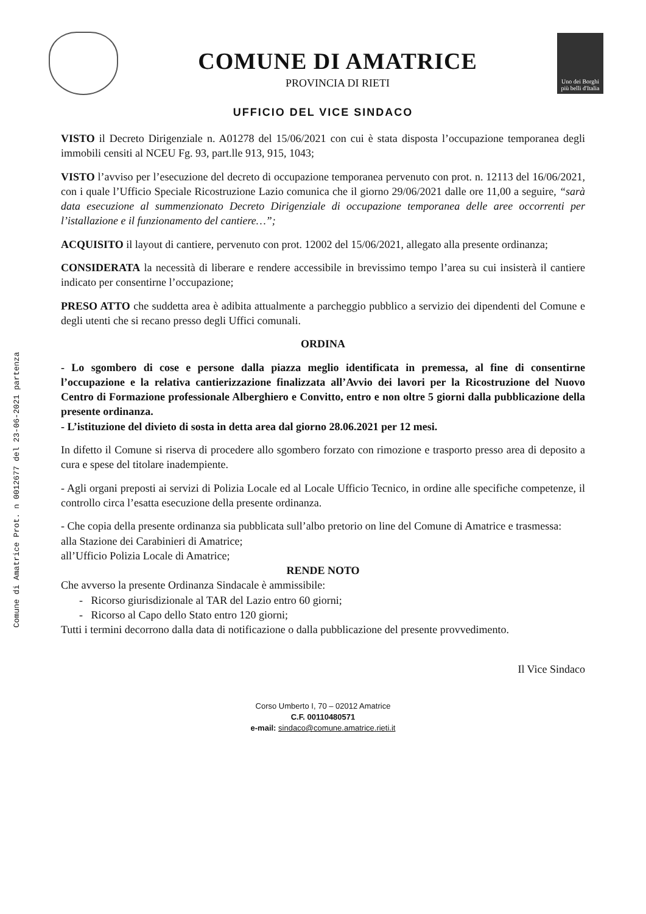Comune di Amatrice Prot. n 0012677 del 23-06-2021 partenza
COMUNE DI AMATRICE
PROVINCIA DI RIETI
Uno dei Borghi più belli d'Italia
UFFICIO DEL VICE SINDACO
VISTO il Decreto Dirigenziale n. A01278 del 15/06/2021 con cui è stata disposta l’occupazione temporanea degli immobili censiti al NCEU Fg. 93, part.lle 913, 915, 1043;
VISTO l’avviso per l’esecuzione del decreto di occupazione temporanea pervenuto con prot. n. 12113 del 16/06/2021, con i quale l’Ufficio Speciale Ricostruzione Lazio comunica che il giorno 29/06/2021 dalle ore 11,00 a seguire, “sarà data esecuzione al summenzionato Decreto Dirigenziale di occupazione temporanea delle aree occorrenti per l’istallazione e il funzionamento del cantiere…”;
ACQUISITO il layout di cantiere, pervenuto con prot. 12002 del 15/06/2021, allegato alla presente ordinanza;
CONSIDERATA la necessità di liberare e rendere accessibile in brevissimo tempo l’area su cui insisterà il cantiere indicato per consentirne l’occupazione;
PRESO ATTO che suddetta area è adibita attualmente a parcheggio pubblico a servizio dei dipendenti del Comune e degli utenti che si recano presso degli Uffici comunali.
ORDINA
- Lo sgombero di cose e persone dalla piazza meglio identificata in premessa, al fine di consentirne l’occupazione e la relativa cantierizzazione finalizzata all’Avvio dei lavori per la Ricostruzione del Nuovo Centro di Formazione professionale Alberghiero e Convitto, entro e non oltre 5 giorni dalla pubblicazione della presente ordinanza.
- L’istituzione del divieto di sosta in detta area dal giorno 28.06.2021 per 12 mesi.
In difetto il Comune si riserva di procedere allo sgombero forzato con rimozione e trasporto presso area di deposito a cura e spese del titolare inadempiente.
- Agli organi preposti ai servizi di Polizia Locale ed al Locale Ufficio Tecnico, in ordine alle specifiche competenze, il controllo circa l’esatta esecuzione della presente ordinanza.
- Che copia della presente ordinanza sia pubblicata sull’albo pretorio on line del Comune di Amatrice e trasmessa:
alla Stazione dei Carabinieri di Amatrice;
all’Ufficio Polizia Locale di Amatrice;
RENDE NOTO
Che avverso la presente Ordinanza Sindacale è ammissibile:
- Ricorso giurisdizionale al TAR del Lazio entro 60 giorni;
- Ricorso al Capo dello Stato entro 120 giorni;
Tutti i termini decorrono dalla data di notificazione o dalla pubblicazione del presente provvedimento.
Il Vice Sindaco
Corso Umberto I, 70 – 02012 Amatrice
C.F. 00110480571
e-mail: sindaco@comune.amatrice.rieti.it